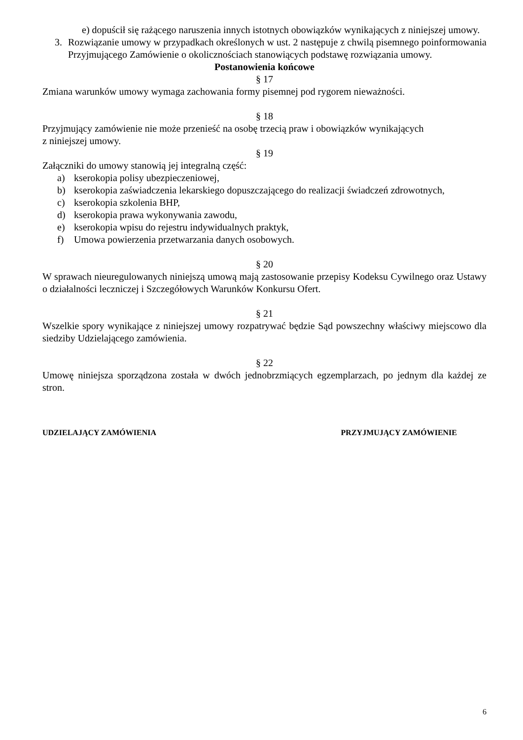e) dopuścił się rażącego naruszenia innych istotnych obowiązków wynikających z niniejszej umowy.
3. Rozwiązanie umowy w przypadkach określonych w ust. 2 następuje z chwilą pisemnego poinformowania Przyjmującego Zamówienie o okolicznościach stanowiących podstawę rozwiązania umowy.
Postanowienia końcowe
§ 17
Zmiana warunków umowy wymaga zachowania formy pisemnej pod rygorem nieważności.
§ 18
Przyjmujący zamówienie nie może przenieść na osobę trzecią praw i obowiązków wynikających
z niniejszej umowy.
§ 19
Załączniki do umowy stanowią jej integralną część:
a) kserokopia polisy ubezpieczeniowej,
b) kserokopia zaświadczenia lekarskiego dopuszczającego do realizacji świadczeń zdrowotnych,
c) kserokopia szkolenia BHP,
d) kserokopia prawa wykonywania zawodu,
e) kserokopia wpisu do rejestru indywidualnych praktyk,
f) Umowa powierzenia przetwarzania danych osobowych.
§ 20
W sprawach nieuregulowanych niniejszą umową mają zastosowanie przepisy Kodeksu Cywilnego oraz Ustawy o działalności leczniczej i Szczegółowych Warunków Konkursu Ofert.
§ 21
Wszelkie spory wynikające z niniejszej umowy rozpatrywać będzie Sąd powszechny właściwy miejscowo dla siedziby Udzielającego zamówienia.
§ 22
Umowę niniejsza sporządzona została w dwóch jednobrzmiących egzemplarzach, po jednym dla każdej ze stron.
UDZIELAJĄCY ZAMÓWIENIA PRZYJMUJĄCY ZAMÓWIENIE
6